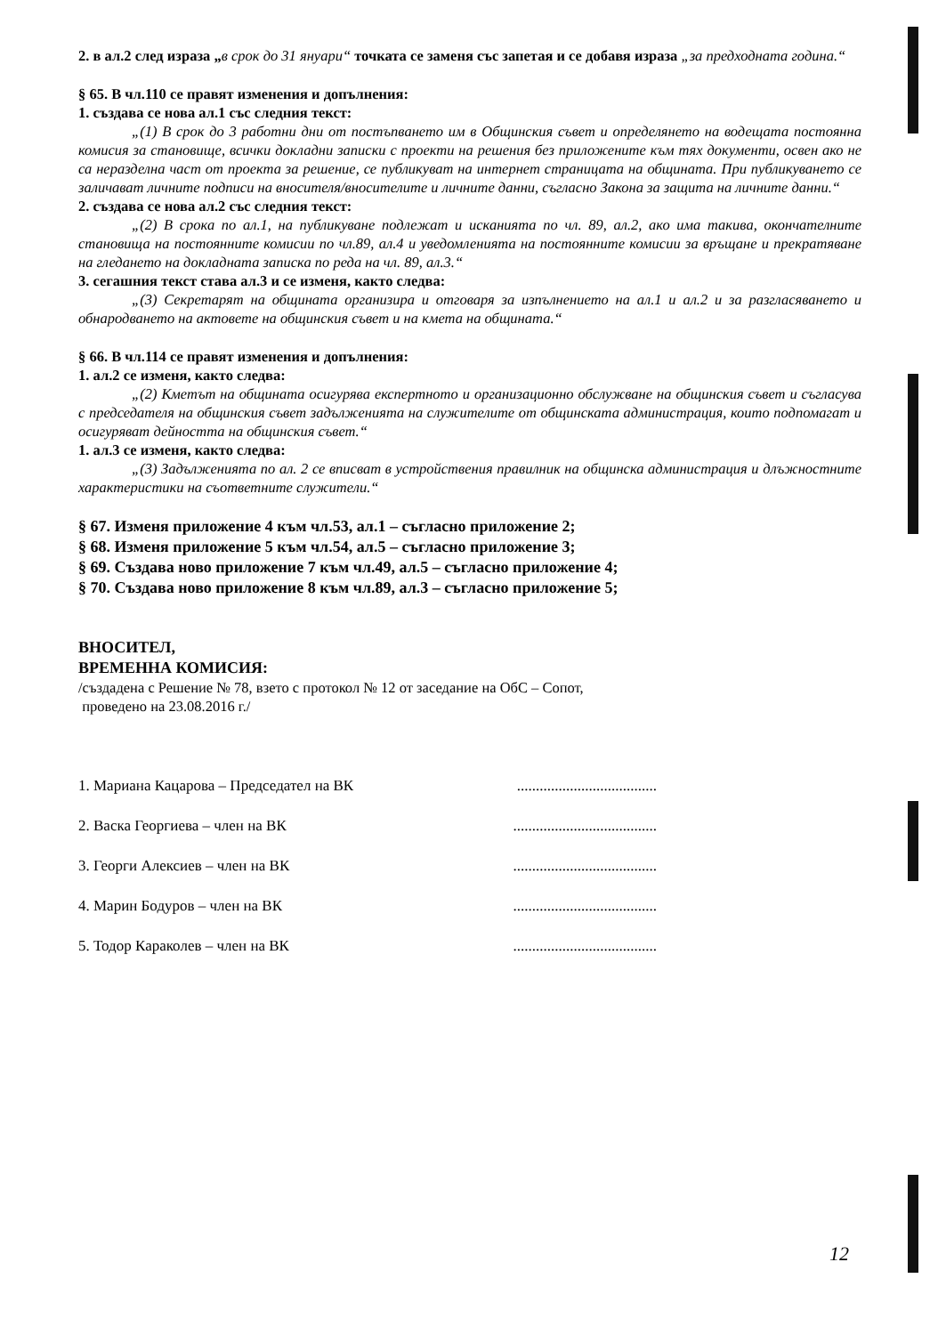2. в ал.2 след израза „в срок до 31 януари“ точката се заменя със запетая и се добавя израза „за предходната година.“
§ 65. В чл.110 се правят изменения и допълнения:
1. създава се нова ал.1 със следния текст:
„(1) В срок до 3 работни дни от постъпването им в Общинския съвет и определянето на водещата постоянна комисия за становище, всички докладни записки с проекти на решения без приложените към тях документи, освен ако не са неразделна част от проекта за решение, се публикуват на интернет страницата на общината. При публикуването се заличават личните подписи на вносителя/вносителите и личните данни, съгласно Закона за защита на личните данни.“
2. създава се нова ал.2 със следния текст:
„(2) В срока по ал.1, на публикуване подлежат и исканията по чл. 89, ал.2, ако има такива, окончателните становища на постоянните комисии по чл.89, ал.4 и уведомленията на постоянните комисии за връщане и прекратяване на гледането на докладната записка по реда на чл. 89, ал.3.“
3. сегашния текст става ал.3 и се изменя, както следва:
„(3) Секретарят на общината организира и отговаря за изпълнението на ал.1 и ал.2 и за разгласяването и обнародването на актовете на общинския съвет и на кмета на общината.“
§ 66. В чл.114 се правят изменения и допълнения:
1. ал.2 се изменя, както следва:
„(2) Кметът на общината осигурява експертното и организационно обслужване на общинския съвет и съгласува с председателя на общинския съвет задълженията на служителите от общинската администрация, които подпомагат и осигуряват дейността на общинския съвет.“
1. ал.3 се изменя, както следва:
„(3) Задълженията по ал. 2 се вписват в устройствения правилник на общинска администрация и длъжностните характеристики на съответните служители.“
§ 67. Изменя приложение 4 към чл.53, ал.1 – съгласно приложение 2;
§ 68. Изменя приложение 5 към чл.54, ал.5 – съгласно приложение 3;
§ 69. Създава ново приложение 7 към чл.49, ал.5 – съгласно приложение 4;
§ 70. Създава ново приложение 8 към чл.89, ал.3 – съгласно приложение 5;
ВНОСИТЕЛ,
ВРЕМЕННА КОМИСИЯ:
/създадена с Решение № 78, взето с протокол № 12 от заседание на ОбС – Сопот,
проведено на 23.08.2016 г./
1. Мариана Кацарова – Председател на ВК.....................................
2. Васка Георгиева – член на ВК......................................
3. Георги Алексиев – член на ВК......................................
4. Марин Бодуров – член на ВК......................................
5. Тодор Караколев – член на ВК......................................
12